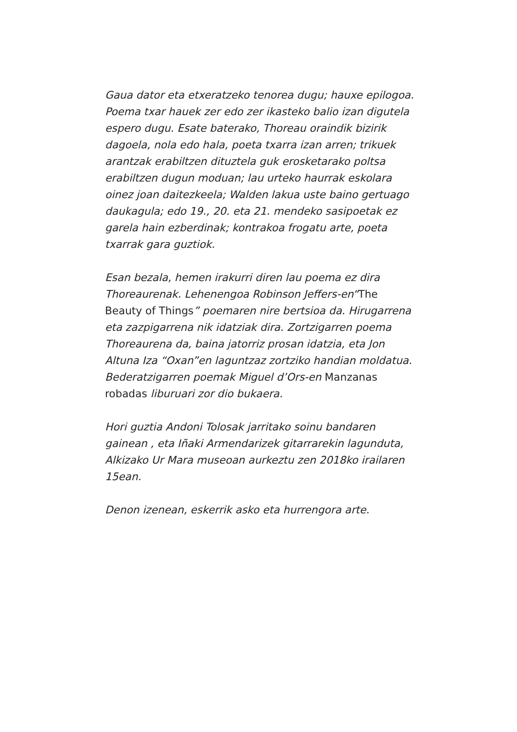Gaua dator eta etxeratzeko tenorea dugu; hauxe epilogoa. Poema txar hauek zer edo zer ikasteko balio izan digutela espero dugu. Esate baterako, Thoreau oraindik bizirik dagoela, nola edo hala, poeta txarra izan arren; trikuek arantzak erabiltzen dituztela guk erosketarako poltsa erabiltzen dugun moduan; lau urteko haurrak eskolara oinez joan daitezkeela; Walden lakua uste baino gertuago daukagula; edo 19., 20. eta 21. mendeko sasipoetak ez garela hain ezberdinak; kontrakoa frogatu arte, poeta txarrak gara guztiok.
Esan bezala, hemen irakurri diren lau poema ez dira Thoreaurenak. Lehenengoa Robinson Jeffers-en“The Beauty of Things” poemaren nire bertsioa da. Hirugarrena eta zazpigarrena nik idatziak dira. Zortzigarren poema Thoreaurena da, baina jatorriz prosan idatzia, eta Jon Altuna Iza “Oxan”en laguntzaz zortziko handian moldatua. Bederatzigarren poemak Miguel d’Ors-en Manzanas robadas liburuari zor dio bukaera.
Hori guztia Andoni Tolosak jarritako soinu bandaren gainean , eta Iñaki Armendarizek gitarrarekin lagunduta, Alkizako Ur Mara museoan aurkeztu zen 2018ko irailaren 15ean.
Denon izenean, eskerrik asko eta hurrengora arte.